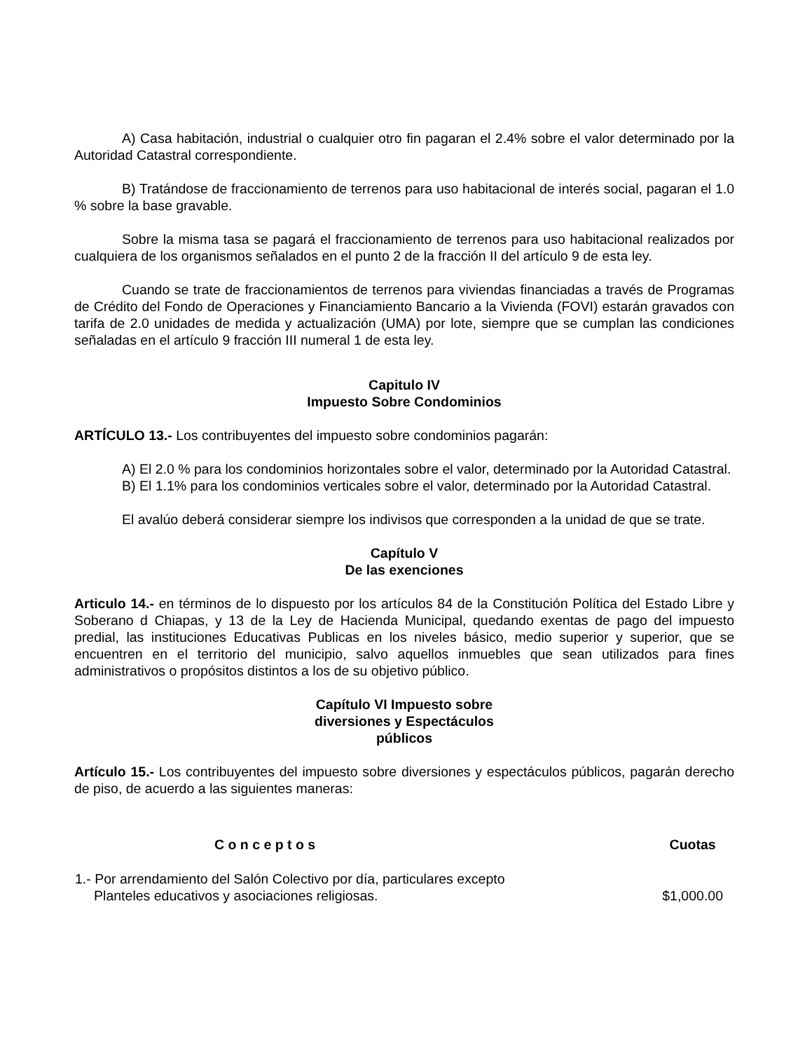A) Casa habitación, industrial o cualquier otro fin pagaran el 2.4% sobre el valor determinado por la Autoridad Catastral correspondiente.
B) Tratándose de fraccionamiento de terrenos para uso habitacional de interés social, pagaran el 1.0 % sobre la base gravable.
Sobre la misma tasa se pagará el fraccionamiento de terrenos para uso habitacional realizados por cualquiera de los organismos señalados en el punto 2 de la fracción II del artículo 9 de esta ley.
Cuando se trate de fraccionamientos de terrenos para viviendas financiadas a través de Programas de Crédito del Fondo de Operaciones y Financiamiento Bancario a la Vivienda (FOVI) estarán gravados con tarifa de 2.0 unidades de medida y actualización (UMA) por lote, siempre que se cumplan las condiciones señaladas en el artículo 9 fracción III numeral 1 de esta ley.
Capitulo IV
Impuesto Sobre Condominios
ARTÍCULO 13.- Los contribuyentes del impuesto sobre condominios pagarán:
A) El 2.0 % para los condominios horizontales sobre el valor, determinado por la Autoridad Catastral.
B) El 1.1% para los condominios verticales sobre el valor, determinado por la Autoridad Catastral.
El avalúo deberá considerar siempre los indivisos que corresponden a la unidad de que se trate.
Capítulo V
De las exenciones
Articulo 14.- en términos de lo dispuesto por los artículos 84 de la Constitución Política del Estado Libre y Soberano d Chiapas, y 13 de la Ley de Hacienda Municipal, quedando exentas de pago del impuesto predial, las instituciones Educativas Publicas en los niveles básico, medio superior y superior, que se encuentren en el territorio del municipio, salvo aquellos inmuebles que sean utilizados para fines administrativos o propósitos distintos a los de su objetivo público.
Capítulo VI Impuesto sobre
diversiones y Espectáculos
públicos
Artículo 15.- Los contribuyentes del impuesto sobre diversiones y espectáculos públicos, pagarán derecho de piso, de acuerdo a las siguientes maneras:
| C o n c e p t o s | Cuotas |
| --- | --- |
| 1.- Por arrendamiento del Salón Colectivo por día, particulares excepto Planteles educativos y asociaciones religiosas. | $1,000.00 |